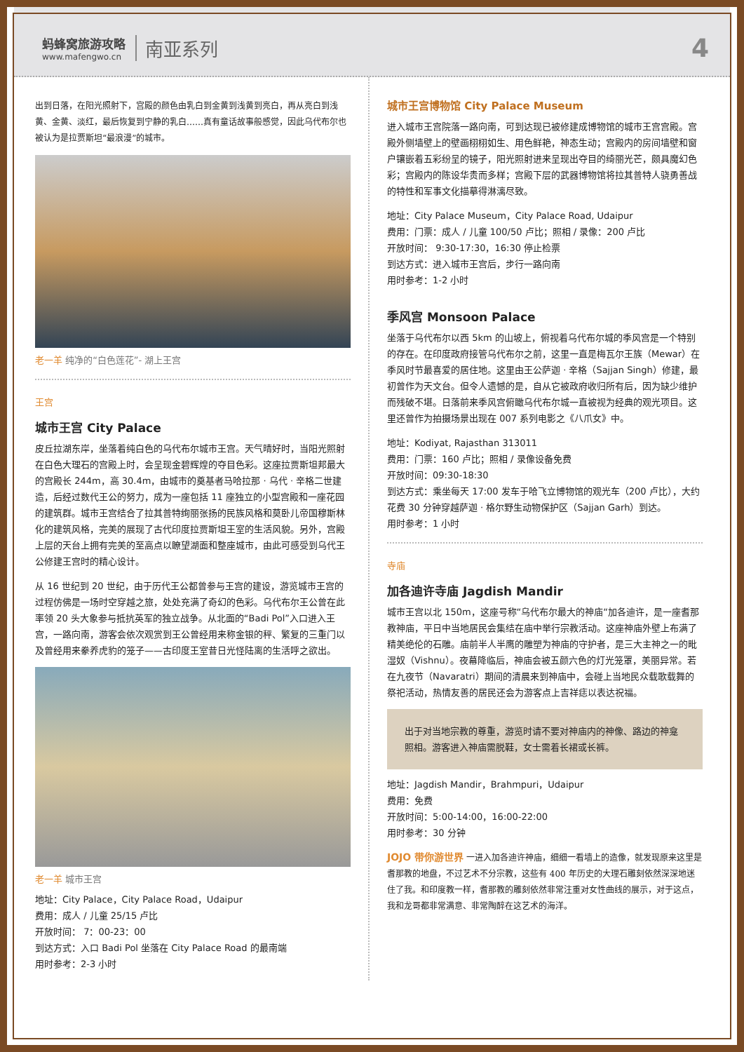蚂蜂窝旅游攻略
www.mafengwo.cn
南亚系列
4
出到日落，在阳光照射下，宫殿的颜色由乳白到金黄到浅黄到亮白，再从亮白到浅黄、金黄、淡红，最后恢复到宁静的乳白……真有童话故事般感觉，因此乌代布尔也被认为是拉贾斯坦“最浪漫”的城市。
老一羊 纯净的“白色莲花”- 湖上王宫
王宫
城市王宫 City Palace
皮丘拉湖东岸，坐落着纯白色的乌代布尔城市王宫。天气晴好时，当阳光照射在白色大理石的宫殿上时，会呈现金碧辉煌的夺目色彩。这座拉贾斯坦邦最大的宫殿长 244m，高 30.4m，由城市的奠基者马哈拉那 · 乌代 · 辛格二世建造，后经过数代王公的努力，成为一座包括 11 座独立的小型宫殿和一座花园的建筑群。城市王宫结合了拉其普特绚丽张扬的民族风格和莫卧儿帝国穆斯林化的建筑风格，完美的展现了古代印度拉贾斯坦王室的生活风貌。另外，宫殿上层的天台上拥有完美的至高点以瞭望湖面和整座城市，由此可感受到乌代王公修建王宫时的精心设计。
从 16 世纪到 20 世纪，由于历代王公都曾参与王宫的建设，游览城市王宫的过程仿佛是一场时空穿越之旅，处处充满了奇幻的色彩。乌代布尔王公曾在此率领 20 头大象参与抵抗英军的独立战争。从北面的“Badi Pol”入口进入王宫，一路向南，游客会依次观赏到王公曾经用来称金银的秤、繁复的三重门以及曾经用来豢养虎豹的笼子——古印度王室昔日光怪陆离的生活呼之欲出。
老一羊 城市王宫
地址：City Palace，City Palace Road，Udaipur
费用：成人 / 儿童 25/15 卢比
开放时间： 7：00-23：00
到达方式：入口 Badi Pol 坐落在 City Palace Road 的最南端
用时参考：2-3 小时
城市王宫博物馆 City Palace Museum
进入城市王宫院落一路向南，可到达现已被修建成博物馆的城市王宫宫殿。宫殿外侧墙壁上的壁画栩栩如生、用色鲜艳，神态生动；宫殿内的房间墙壁和窗户镶嵌着五彩纷呈的镜子，阳光照射进来呈现出夺目的绮丽光芒，颇具魔幻色彩；宫殿内的陈设华贵而多样；宫殿下层的武器博物馆将拉其普特人骁勇善战的特性和军事文化描摹得淋漓尽致。
地址：City Palace Museum，City Palace Road, Udaipur
费用：门票：成人 / 儿童 100/50 卢比；照相 / 录像：200 卢比
开放时间： 9:30-17:30，16:30 停止检票
到达方式：进入城市王宫后，步行一路向南
用时参考：1-2 小时
季风宫 Monsoon Palace
坐落于乌代布尔以西 5km 的山坡上，俯视着乌代布尔城的季风宫是一个特别的存在。在印度政府接管乌代布尔之前，这里一直是梅瓦尔王族（Mewar）在季风时节最喜爱的居住地。这里由王公萨迦 · 辛格（Sajjan Singh）修建，最初曾作为天文台。但令人遗憾的是，自从它被政府收归所有后，因为缺少维护而残破不堪。日落前来季风宫俯瞰乌代布尔城一直被视为经典的观光项目。这里还曾作为拍摄场景出现在 007 系列电影之《八爪女》中。
地址：Kodiyat, Rajasthan 313011
费用：门票：160 卢比；照相 / 录像设备免费
开放时间：09:30-18:30
到达方式：乘坐每天 17:00 发车于哈飞立博物馆的观光车（200 卢比），大约花费 30 分钟穿越萨迦 · 格尔野生动物保护区（Sajjan Garh）到达。
用时参考：1 小时
寺庙
加各迪许寺庙 Jagdish Mandir
城市王宫以北 150m，这座号称“乌代布尔最大的神庙“加各迪许，是一座耆那教神庙，平日中当地居民会集结在庙中举行宗教活动。这座神庙外壁上布满了精美绝伦的石雕。庙前半人半鹰的雕塑为神庙的守护者，是三大主神之一的毗湿奴（Vishnu）。夜幕降临后，神庙会被五颜六色的灯光笼罩，美丽异常。若在九夜节（Navaratri）期间的清晨来到神庙中，会碰上当地民众载歌载舞的祭祀活动，热情友善的居民还会为游客点上吉祥痣以表达祝福。
出于对当地宗教的尊重，游览时请不要对神庙内的神像、路边的神龛照相。游客进入神庙需脱鞋，女士需着长裙或长裤。
地址：Jagdish Mandir，Brahmpuri，Udaipur
费用：免费
开放时间：5:00-14:00，16:00-22:00
用时参考：30 分钟
JOJO 带你游世界 一进入加各迪许神庙，细细一看墙上的造像，就发现原来这里是耆那教的地盘，不过艺术不分宗教，这些有 400 年历史的大理石雕刻依然深深地迷住了我。和印度教一样，耆那教的雕刻依然非常注重对女性曲线的展示，对于这点，我和龙哥都非常满意、非常陶醉在这艺术的海洋。